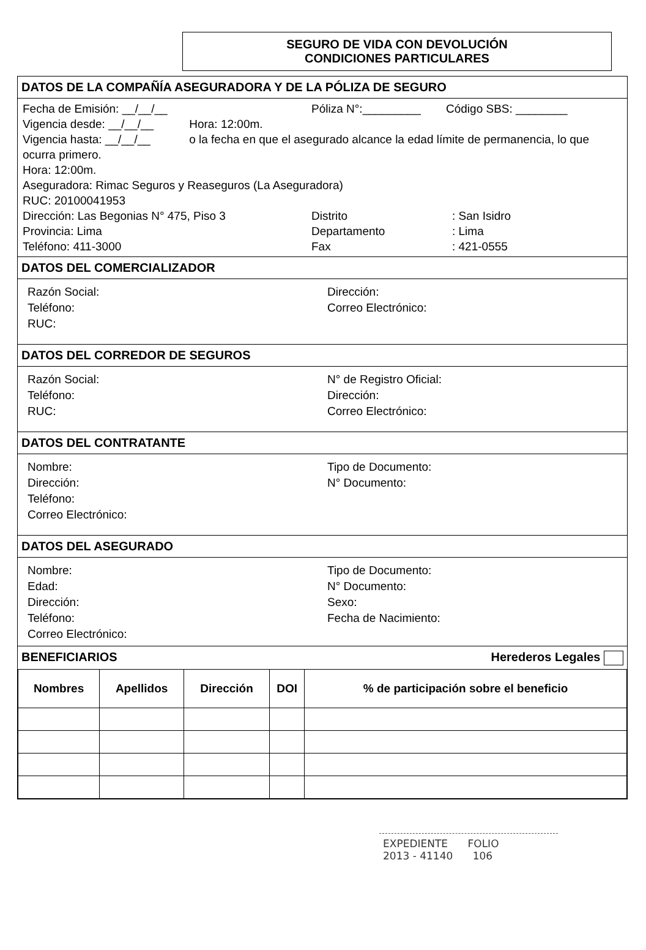SEGURO DE VIDA CON DEVOLUCIÓN
CONDICIONES PARTICULARES
DATOS DE LA COMPAÑÍA ASEGURADORA Y DE LA PÓLIZA DE SEGURO
Fecha de Emisión: __/__/__ Póliza N°:_________ Código SBS: ________
Vigencia desde: __/__/__ Hora: 12:00m.
Vigencia hasta: __/__/__ o la fecha en que el asegurado alcance la edad límite de permanencia, lo que ocurra primero.
Hora: 12:00m.
Aseguradora: Rimac Seguros y Reaseguros (La Aseguradora)
RUC: 20100041953
Dirección: Las Begonias N° 475, Piso 3 Distrito: San Isidro Provincia: Lima Departamento: Lima Teléfono: 411-3000 Fax: 421-0555
DATOS DEL COMERCIALIZADOR
Razón Social: Dirección: Teléfono: Correo Electrónico: RUC:
DATOS DEL CORREDOR DE SEGUROS
Razón Social: N° de Registro Oficial: Teléfono: Dirección: RUC: Correo Electrónico:
DATOS DEL CONTRATANTE
Nombre: Tipo de Documento: Dirección: N° Documento: Teléfono: Correo Electrónico:
DATOS DEL ASEGURADO
Nombre: Tipo de Documento: Edad: N° Documento: Dirección: Sexo: Teléfono: Fecha de Nacimiento: Correo Electrónico:
BENEFICIARIOS Herederos Legales
| Nombres | Apellidos | Dirección | DOI | % de participación sobre el beneficio |
| --- | --- | --- | --- | --- |
EXPEDIENTE FOLIO
2013 - 41140 106